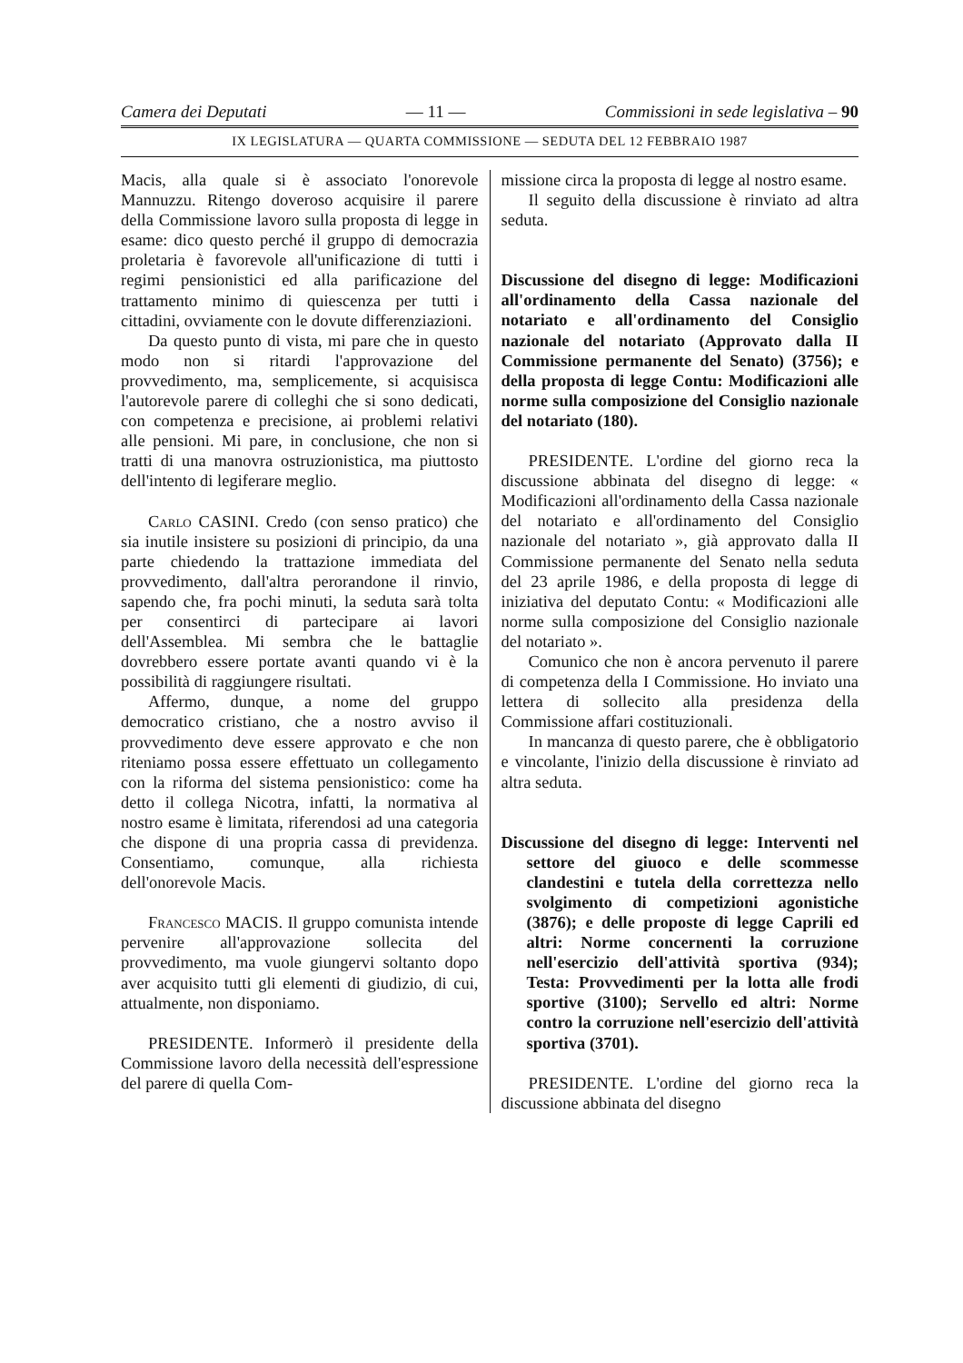Camera dei Deputati — 11 — Commissioni in sede legislativa – 90
IX LEGISLATURA — QUARTA COMMISSIONE — SEDUTA DEL 12 FEBBRAIO 1987
Macis, alla quale si è associato l'onorevole Mannuzzu. Ritengo doveroso acquisire il parere della Commissione lavoro sulla proposta di legge in esame: dico questo perché il gruppo di democrazia proletaria è favorevole all'unificazione di tutti i regimi pensionistici ed alla parificazione del trattamento minimo di quiescenza per tutti i cittadini, ovviamente con le dovute differenziazioni.
Da questo punto di vista, mi pare che in questo modo non si ritardi l'approvazione del provvedimento, ma, semplicemente, si acquisisca l'autorevole parere di colleghi che si sono dedicati, con competenza e precisione, ai problemi relativi alle pensioni. Mi pare, in conclusione, che non si tratti di una manovra ostruzionistica, ma piuttosto dell'intento di legiferare meglio.
Carlo CASINI. Credo (con senso pratico) che sia inutile insistere su posizioni di principio, da una parte chiedendo la trattazione immediata del provvedimento, dall'altra perorandone il rinvio, sapendo che, fra pochi minuti, la seduta sarà tolta per consentirci di partecipare ai lavori dell'Assemblea. Mi sembra che le battaglie dovrebbero essere portate avanti quando vi è la possibilità di raggiungere risultati.
Affermo, dunque, a nome del gruppo democratico cristiano, che a nostro avviso il provvedimento deve essere approvato e che non riteniamo possa essere effettuato un collegamento con la riforma del sistema pensionistico: come ha detto il collega Nicotra, infatti, la normativa al nostro esame è limitata, riferendosi ad una categoria che dispone di una propria cassa di previdenza. Consentiamo, comunque, alla richiesta dell'onorevole Macis.
Francesco MACIS. Il gruppo comunista intende pervenire all'approvazione sollecita del provvedimento, ma vuole giungervi soltanto dopo aver acquisito tutti gli elementi di giudizio, di cui, attualmente, non disponiamo.
PRESIDENTE. Informerò il presidente della Commissione lavoro della necessità dell'espressione del parere di quella Com-
missione circa la proposta di legge al nostro esame.
Il seguito della discussione è rinviato ad altra seduta.
Discussione del disegno di legge: Modificazioni all'ordinamento della Cassa nazionale del notariato e all'ordinamento del Consiglio nazionale del notariato (Approvato dalla II Commissione permanente del Senato) (3756); e della proposta di legge Contu: Modificazioni alle norme sulla composizione del Consiglio nazionale del notariato (180).
PRESIDENTE. L'ordine del giorno reca la discussione abbinata del disegno di legge: « Modificazioni all'ordinamento della Cassa nazionale del notariato e all'ordinamento del Consiglio nazionale del notariato », già approvato dalla II Commissione permanente del Senato nella seduta del 23 aprile 1986, e della proposta di legge di iniziativa del deputato Contu: « Modificazioni alle norme sulla composizione del Consiglio nazionale del notariato ».
Comunico che non è ancora pervenuto il parere di competenza della I Commissione. Ho inviato una lettera di sollecito alla presidenza della Commissione affari costituzionali.
In mancanza di questo parere, che è obbligatorio e vincolante, l'inizio della discussione è rinviato ad altra seduta.
Discussione del disegno di legge: Interventi nel settore del giuoco e delle scommesse clandestini e tutela della correttezza nello svolgimento di competizioni agonistiche (3876); e delle proposte di legge Caprili ed altri: Norme concernenti la corruzione nell'esercizio dell'attività sportiva (934); Testa: Provvedimenti per la lotta alle frodi sportive (3100); Servello ed altri: Norme contro la corruzione nell'esercizio dell'attività sportiva (3701).
PRESIDENTE. L'ordine del giorno reca la discussione abbinata del disegno